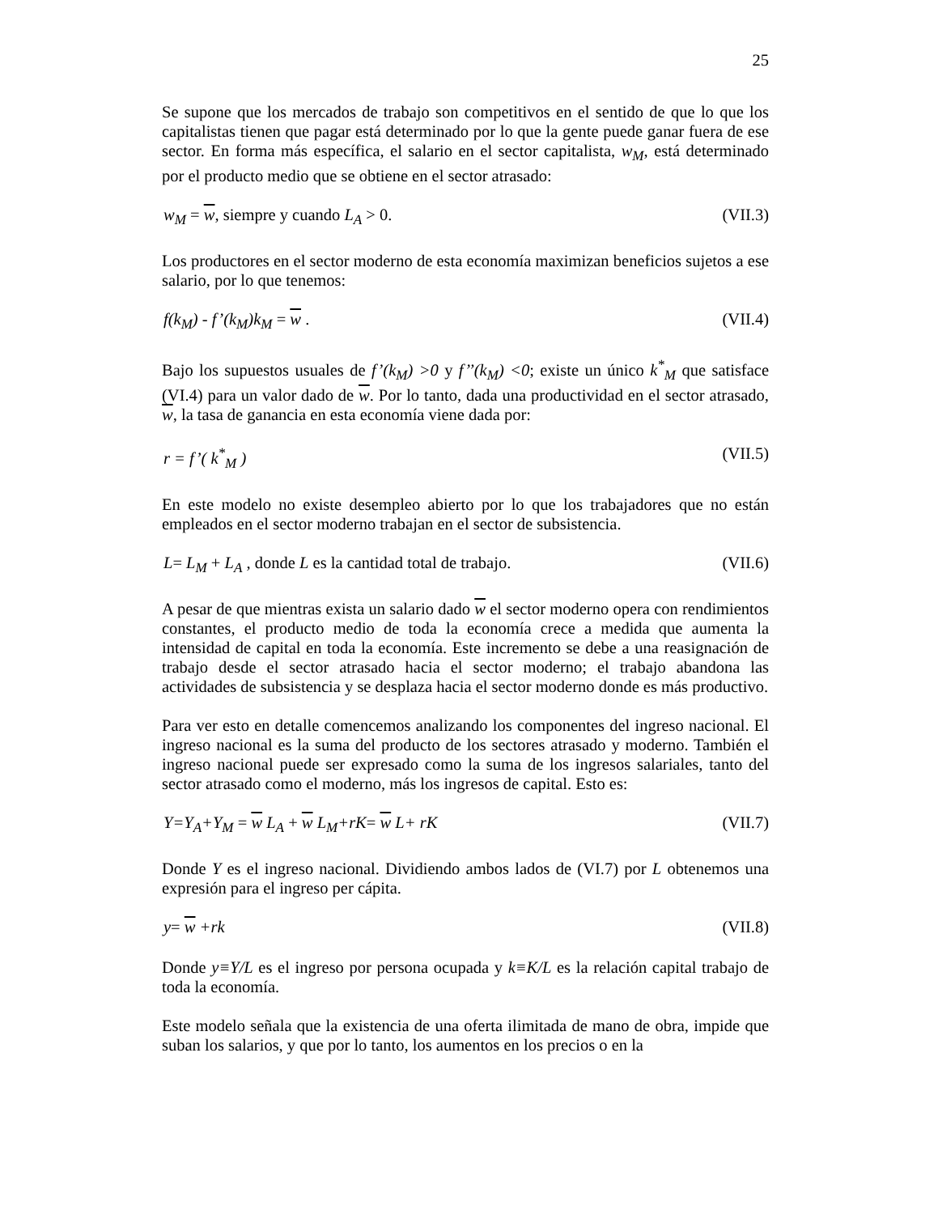25
Se supone que los mercados de trabajo son competitivos en el sentido de que lo que los capitalistas tienen que pagar está determinado por lo que la gente puede ganar fuera de ese sector. En forma más específica, el salario en el sector capitalista, w<sub>M</sub>, está determinado por el producto medio que se obtiene en el sector atrasado:
w<sub>M</sub> = w, siempre y cuando L<sub>A</sub> > 0. (VII.3)
Los productores en el sector moderno de esta economía maximizan beneficios sujetos a ese salario, por lo que tenemos:
f(k<sub>M</sub>) - f’(k<sub>M</sub>)k<sub>M</sub> = w . (VII.4)
Bajo los supuestos usuales de f’(k<sub>M</sub>) >0 y f’’(k<sub>M</sub>) <0; existe un único k<sup>*</sup><sub>M</sub> que satisface (VI.4) para un valor dado de w. Por lo tanto, dada una productividad en el sector atrasado, w, la tasa de ganancia en esta economía viene dada por:
r = f’( k<sup>*</sup><sub>M</sub> ) (VII.5)
En este modelo no existe desempleo abierto por lo que los trabajadores que no están empleados en el sector moderno trabajan en el sector de subsistencia.
L= L<sub>M</sub> + L<sub>A</sub> , donde L es la cantidad total de trabajo. (VII.6)
A pesar de que mientras exista un salario dado w el sector moderno opera con rendimientos constantes, el producto medio de toda la economía crece a medida que aumenta la intensidad de capital en toda la economía. Este incremento se debe a una reasignación de trabajo desde el sector atrasado hacia el sector moderno; el trabajo abandona las actividades de subsistencia y se desplaza hacia el sector moderno donde es más productivo.
Para ver esto en detalle comencemos analizando los componentes del ingreso nacional. El ingreso nacional es la suma del producto de los sectores atrasado y moderno. También el ingreso nacional puede ser expresado como la suma de los ingresos salariales, tanto del sector atrasado como el moderno, más los ingresos de capital. Esto es:
Y=Y<sub>A</sub>+Y<sub>M</sub> = w L<sub>A</sub> + w L<sub>M</sub>+rK= w L+ rK (VII.7)
Donde Y es el ingreso nacional. Dividiendo ambos lados de (VI.7) por L obtenemos una expresión para el ingreso per cápita.
y= w +rk (VII.8)
Donde y≡Y/L es el ingreso por persona ocupada y k≡K/L es la relación capital trabajo de toda la economía.
Este modelo señala que la existencia de una oferta ilimitada de mano de obra, impide que suban los salarios, y que por lo tanto, los aumentos en los precios o en la